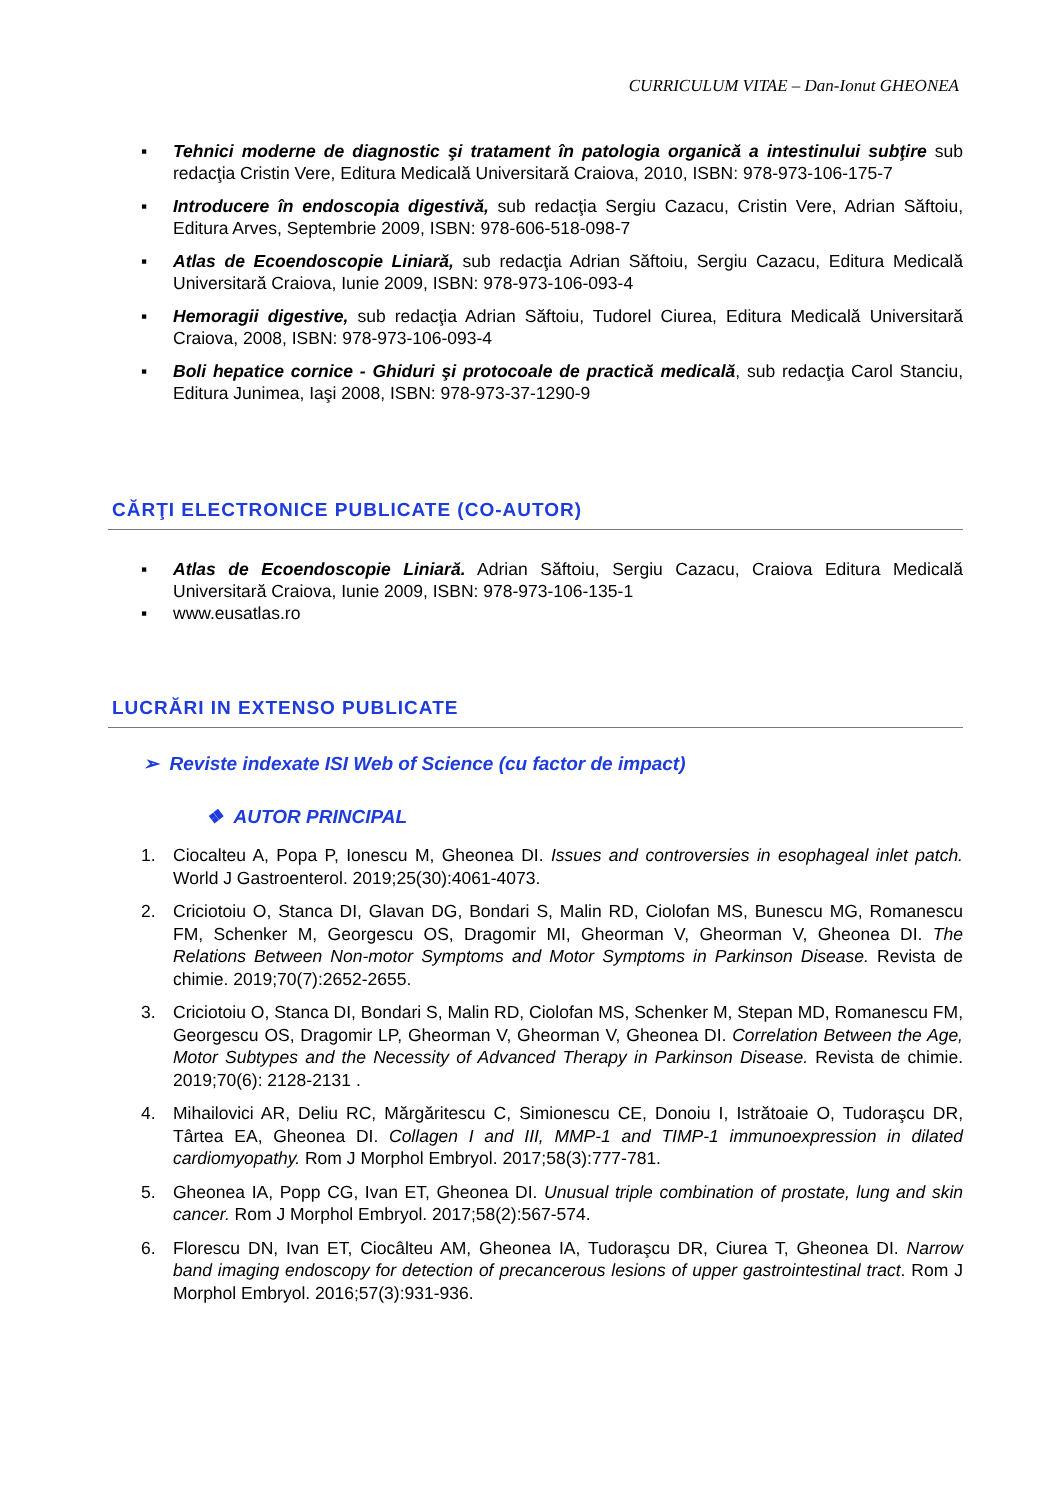CURRICULUM VITAE – Dan-Ionut GHEONEA
▪ Tehnici moderne de diagnostic şi tratament în patologia organică a intestinului subţire sub redacţia Cristin Vere, Editura Medicală Universitară Craiova, 2010, ISBN: 978-973-106-175-7
▪ Introducere în endoscopia digestivă, sub redacţia Sergiu Cazacu, Cristin Vere, Adrian Săftoiu, Editura Arves, Septembrie 2009, ISBN: 978-606-518-098-7
▪ Atlas de Ecoendoscopie Liniară, sub redacţia Adrian Săftoiu, Sergiu Cazacu, Editura Medicală Universitară Craiova, Iunie 2009, ISBN: 978-973-106-093-4
▪ Hemoragii digestive, sub redacţia Adrian Săftoiu, Tudorel Ciurea, Editura Medicală Universitară Craiova, 2008, ISBN: 978-973-106-093-4
▪ Boli hepatice cornice - Ghiduri şi protocoale de practică medicală, sub redacţia Carol Stanciu, Editura Junimea, Iaşi 2008, ISBN: 978-973-37-1290-9
CĂRŢI ELECTRONICE PUBLICATE (CO-AUTOR)
▪ Atlas de Ecoendoscopie Liniară. Adrian Săftoiu, Sergiu Cazacu, Craiova Editura Medicală Universitară Craiova, Iunie 2009, ISBN: 978-973-106-135-1
▪ www.eusatlas.ro
LUCRĂRI IN EXTENSO PUBLICATE
➢ Reviste indexate ISI Web of Science (cu factor de impact)
❖ AUTOR PRINCIPAL
1. Ciocalteu A, Popa P, Ionescu M, Gheonea DI. Issues and controversies in esophageal inlet patch. World J Gastroenterol. 2019;25(30):4061-4073.
2. Criciotoiu O, Stanca DI, Glavan DG, Bondari S, Malin RD, Ciolofan MS, Bunescu MG, Romanescu FM, Schenker M, Georgescu OS, Dragomir MI, Gheorman V, Gheorman V, Gheonea DI. The Relations Between Non-motor Symptoms and Motor Symptoms in Parkinson Disease. Revista de chimie. 2019;70(7):2652-2655.
3. Criciotoiu O, Stanca DI, Bondari S, Malin RD, Ciolofan MS, Schenker M, Stepan MD, Romanescu FM, Georgescu OS, Dragomir LP, Gheorman V, Gheorman V, Gheonea DI. Correlation Between the Age, Motor Subtypes and the Necessity of Advanced Therapy in Parkinson Disease. Revista de chimie. 2019;70(6): 2128-2131 .
4. Mihailovici AR, Deliu RC, Mărgăritescu C, Simionescu CE, Donoiu I, Istrătoaie O, Tudoraşcu DR, Târtea EA, Gheonea DI. Collagen I and III, MMP-1 and TIMP-1 immunoexpression in dilated cardiomyopathy. Rom J Morphol Embryol. 2017;58(3):777-781.
5. Gheonea IA, Popp CG, Ivan ET, Gheonea DI. Unusual triple combination of prostate, lung and skin cancer. Rom J Morphol Embryol. 2017;58(2):567-574.
6. Florescu DN, Ivan ET, Ciocâlteu AM, Gheonea IA, Tudoraşcu DR, Ciurea T, Gheonea DI. Narrow band imaging endoscopy for detection of precancerous lesions of upper gastrointestinal tract. Rom J Morphol Embryol. 2016;57(3):931-936.